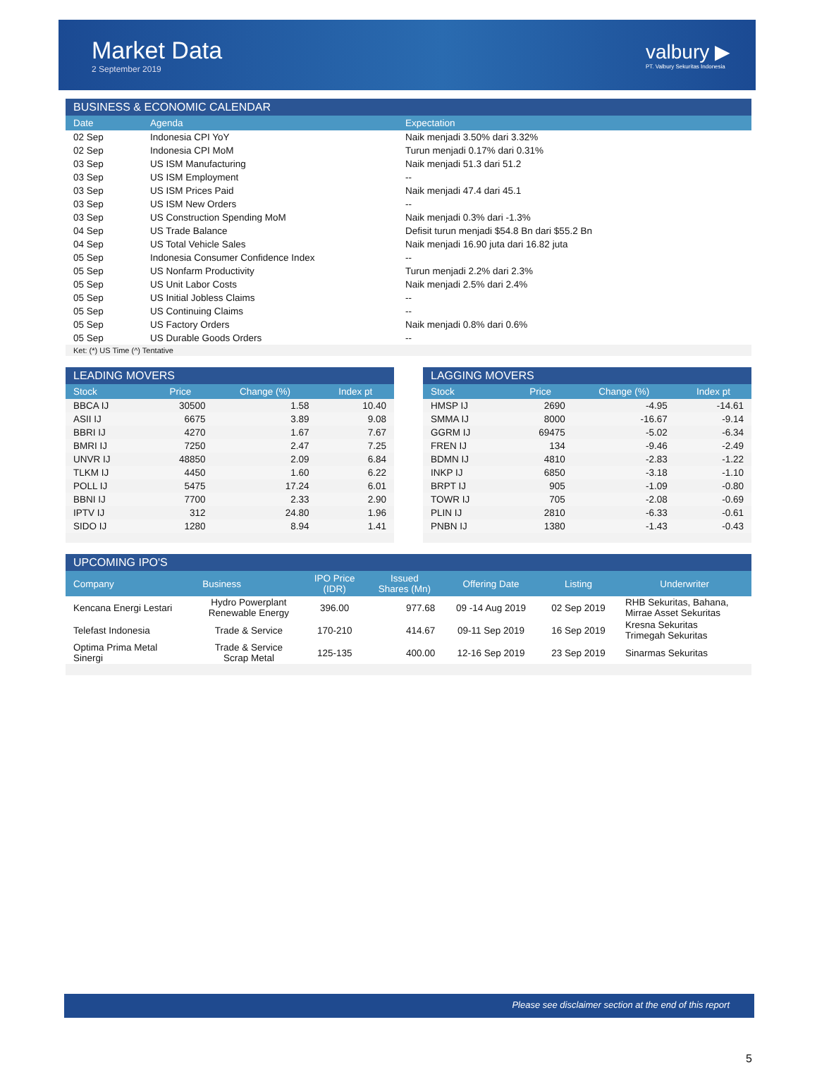Market Data
2 September 2019
valbury ▶
PT. Valbury Sekuritas Indonesia
BUSINESS & ECONOMIC CALENDAR
| Date | Agenda | Expectation |
| --- | --- | --- |
| 02 Sep | Indonesia CPI YoY | Naik menjadi 3.50% dari 3.32% |
| 02 Sep | Indonesia CPI MoM | Turun menjadi 0.17% dari 0.31% |
| 03 Sep | US ISM Manufacturing | Naik menjadi 51.3 dari 51.2 |
| 03 Sep | US ISM Employment | -- |
| 03 Sep | US ISM Prices Paid | Naik menjadi 47.4 dari 45.1 |
| 03 Sep | US ISM New Orders | -- |
| 03 Sep | US Construction Spending MoM | Naik menjadi 0.3% dari -1.3% |
| 04 Sep | US Trade Balance | Defisit turun menjadi $54.8 Bn dari $55.2 Bn |
| 04 Sep | US Total Vehicle Sales | Naik menjadi 16.90 juta dari 16.82 juta |
| 05 Sep | Indonesia Consumer Confidence Index | -- |
| 05 Sep | US Nonfarm Productivity | Turun menjadi 2.2% dari 2.3% |
| 05 Sep | US Unit Labor Costs | Naik menjadi 2.5% dari 2.4% |
| 05 Sep | US Initial Jobless Claims | -- |
| 05 Sep | US Continuing Claims | -- |
| 05 Sep | US Factory Orders | Naik menjadi 0.8% dari 0.6% |
| 05 Sep | US Durable Goods Orders | -- |
Ket: (*) US Time (^) Tentative
LEADING MOVERS
| Stock | Price | Change (%) | Index pt |
| --- | --- | --- | --- |
| BBCA IJ | 30500 | 1.58 | 10.40 |
| ASII IJ | 6675 | 3.89 | 9.08 |
| BBRI IJ | 4270 | 1.67 | 7.67 |
| BMRI IJ | 7250 | 2.47 | 7.25 |
| UNVR IJ | 48850 | 2.09 | 6.84 |
| TLKM IJ | 4450 | 1.60 | 6.22 |
| POLL IJ | 5475 | 17.24 | 6.01 |
| BBNI IJ | 7700 | 2.33 | 2.90 |
| IPTV IJ | 312 | 24.80 | 1.96 |
| SIDO IJ | 1280 | 8.94 | 1.41 |
LAGGING MOVERS
| Stock | Price | Change (%) | Index pt |
| --- | --- | --- | --- |
| HMSP IJ | 2690 | -4.95 | -14.61 |
| SMMA IJ | 8000 | -16.67 | -9.14 |
| GGRM IJ | 69475 | -5.02 | -6.34 |
| FREN IJ | 134 | -9.46 | -2.49 |
| BDMN IJ | 4810 | -2.83 | -1.22 |
| INKP IJ | 6850 | -3.18 | -1.10 |
| BRPT IJ | 905 | -1.09 | -0.80 |
| TOWR IJ | 705 | -2.08 | -0.69 |
| PLIN IJ | 2810 | -6.33 | -0.61 |
| PNBN IJ | 1380 | -1.43 | -0.43 |
UPCOMING IPO'S
| Company | Business | IPO Price (IDR) | Issued Shares (Mn) | Offering Date | Listing | Underwriter |
| --- | --- | --- | --- | --- | --- | --- |
| Kencana Energi Lestari | Hydro Powerplant Renewable Energy | 396.00 | 977.68 | 09 -14 Aug 2019 | 02 Sep 2019 | RHB Sekuritas, Bahana, Mirrae Asset Sekuritas |
| Telefast Indonesia | Trade & Service | 170-210 | 414.67 | 09-11 Sep 2019 | 16 Sep 2019 | Kresna Sekuritas Trimegah Sekuritas |
| Optima Prima Metal Sinergi | Trade & Service Scrap Metal | 125-135 | 400.00 | 12-16 Sep 2019 | 23 Sep 2019 | Sinarmas Sekuritas |
Please see disclaimer section at the end of this report
5